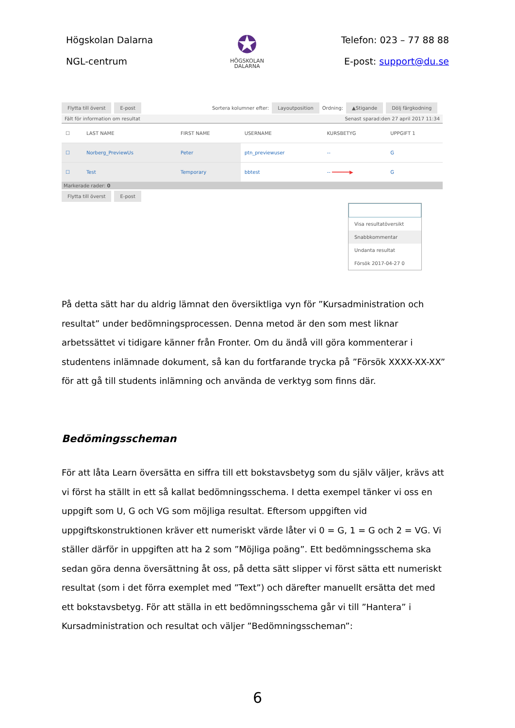Högskolan Dalarna
NGL-centrum
✪
HÖGSKOLAN
DALARNA
Telefon: 023 – 77 88 88
E-post: support@du.se
Flytta till överst E-post Sortera kolumner efter: Layoutposition Ordning: ▲Stigande Dölj färgkodning
Fält för information om resultat Senast sparad:den 27 april 2017 11:34
| ☐ | LAST NAME | FIRST NAME | USERNAME | KURSBETYG | UPPGIFT 1 |
| --- | --- | --- | --- | --- | --- |
| ☐ | Norberg_PreviewUs | Peter | ptn_previewuser | -- | G |
| ☐ | Test | Temporary | bbtest | -- ━━━━━━▶ | G |
Markerade rader: 0
Flytta till överst E-post
Visa resultatöversikt
Snabbkommentar
Undanta resultat
Försök 2017-04-27 0
På detta sätt har du aldrig lämnat den översiktliga vyn för ”Kursadministration och resultat” under bedömningsprocessen. Denna metod är den som mest liknar arbetssättet vi tidigare känner från Fronter. Om du ändå vill göra kommenterar i studentens inlämnade dokument, så kan du fortfarande trycka på ”Försök XXXX-XX-XX” för att gå till students inlämning och använda de verktyg som finns där.
Bedömingsscheman
För att låta Learn översätta en siffra till ett bokstavsbetyg som du själv väljer, krävs att vi först ha ställt in ett så kallat bedömningsschema. I detta exempel tänker vi oss en uppgift som U, G och VG som möjliga resultat. Eftersom uppgiften vid uppgiftskonstruktionen kräver ett numeriskt värde låter vi 0 = G, 1 = G och 2 = VG. Vi ställer därför in uppgiften att ha 2 som ”Möjliga poäng”. Ett bedömningsschema ska sedan göra denna översättning åt oss, på detta sätt slipper vi först sätta ett numeriskt resultat (som i det förra exemplet med ”Text”) och därefter manuellt ersätta det med ett bokstavsbetyg. För att ställa in ett bedömningsschema går vi till ”Hantera” i Kursadministration och resultat och väljer ”Bedömningsscheman”:
6